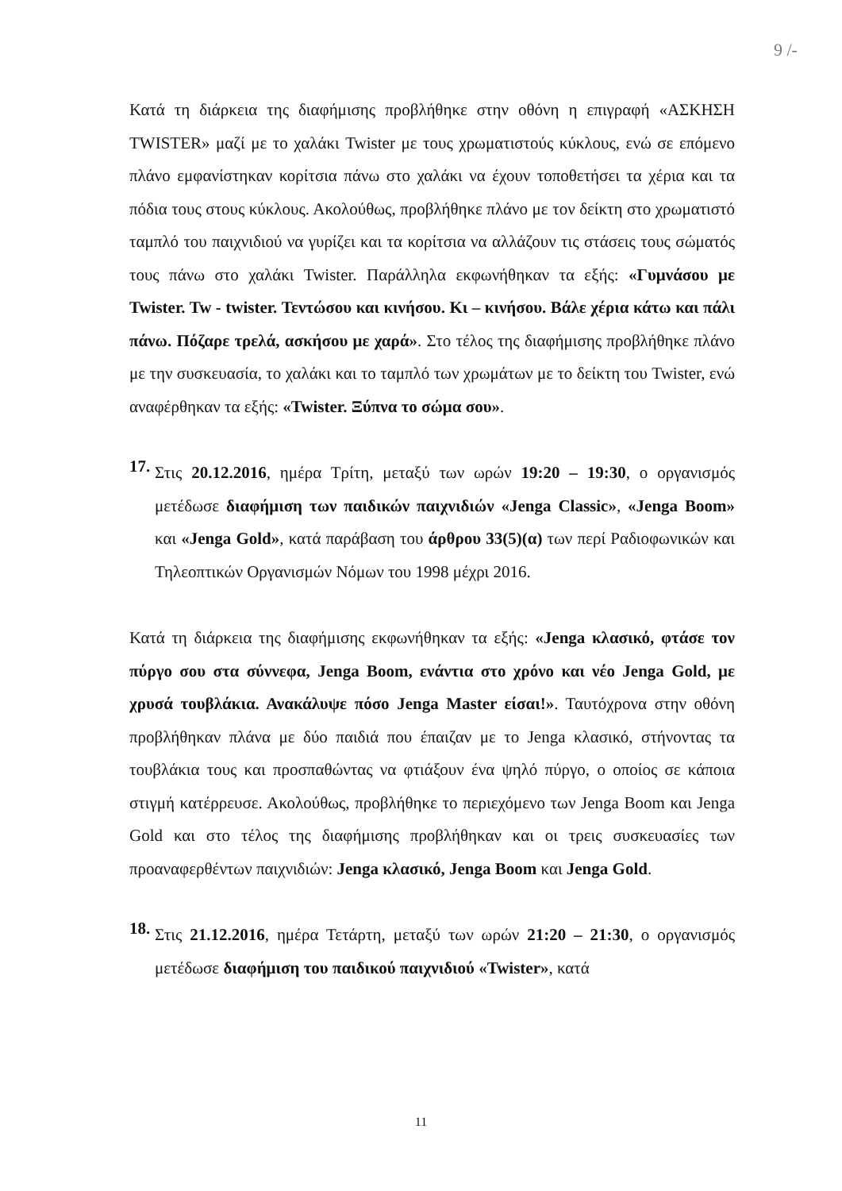9 /-
Κατά τη διάρκεια της διαφήμισης προβλήθηκε στην οθόνη η επιγραφή «ΑΣΚΗΣΗ TWISTER» μαζί με το χαλάκι Twister με τους χρωματιστούς κύκλους, ενώ σε επόμενο πλάνο εμφανίστηκαν κορίτσια πάνω στο χαλάκι να έχουν τοποθετήσει τα χέρια και τα πόδια τους στους κύκλους. Ακολούθως, προβλήθηκε πλάνο με τον δείκτη στο χρωματιστό ταμπλό του παιχνιδιού να γυρίζει και τα κορίτσια να αλλάζουν τις στάσεις τους σώματός τους πάνω στο χαλάκι Twister. Παράλληλα εκφωνήθηκαν τα εξής: «Γυμνάσου με Twister. Tw - twister. Τεντώσου και κινήσου. Κι – κινήσου. Βάλε χέρια κάτω και πάλι πάνω. Πόζαρε τρελά, ασκήσου με χαρά». Στο τέλος της διαφήμισης προβλήθηκε πλάνο με την συσκευασία, το χαλάκι και το ταμπλό των χρωμάτων με το δείκτη του Twister, ενώ αναφέρθηκαν τα εξής: «Twister. Ξύπνα το σώμα σου».
17.
Στις 20.12.2016, ημέρα Τρίτη, μεταξύ των ωρών 19:20 – 19:30, ο οργανισμός μετέδωσε διαφήμιση των παιδικών παιχνιδιών «Jenga Classic», «Jenga Boom» και «Jenga Gold», κατά παράβαση του άρθρου 33(5)(α) των περί Ραδιοφωνικών και Τηλεοπτικών Οργανισμών Νόμων του 1998 μέχρι 2016.
Κατά τη διάρκεια της διαφήμισης εκφωνήθηκαν τα εξής: «Jenga κλασικό, φτάσε τον πύργο σου στα σύννεφα, Jenga Boom, ενάντια στο χρόνο και νέο Jenga Gold, με χρυσά τουβλάκια. Ανακάλυψε πόσο Jenga Master είσαι!». Ταυτόχρονα στην οθόνη προβλήθηκαν πλάνα με δύο παιδιά που έπαιζαν με το Jenga κλασικό, στήνοντας τα τουβλάκια τους και προσπαθώντας να φτιάξουν ένα ψηλό πύργο, ο οποίος σε κάποια στιγμή κατέρρευσε. Ακολούθως, προβλήθηκε το περιεχόμενο των Jenga Boom και Jenga Gold και στο τέλος της διαφήμισης προβλήθηκαν και οι τρεις συσκευασίες των προαναφερθέντων παιχνιδιών: Jenga κλασικό, Jenga Boom και Jenga Gold.
18.
Στις 21.12.2016, ημέρα Τετάρτη, μεταξύ των ωρών 21:20 – 21:30, ο οργανισμός μετέδωσε διαφήμιση του παιδικού παιχνιδιού «Twister», κατά
11